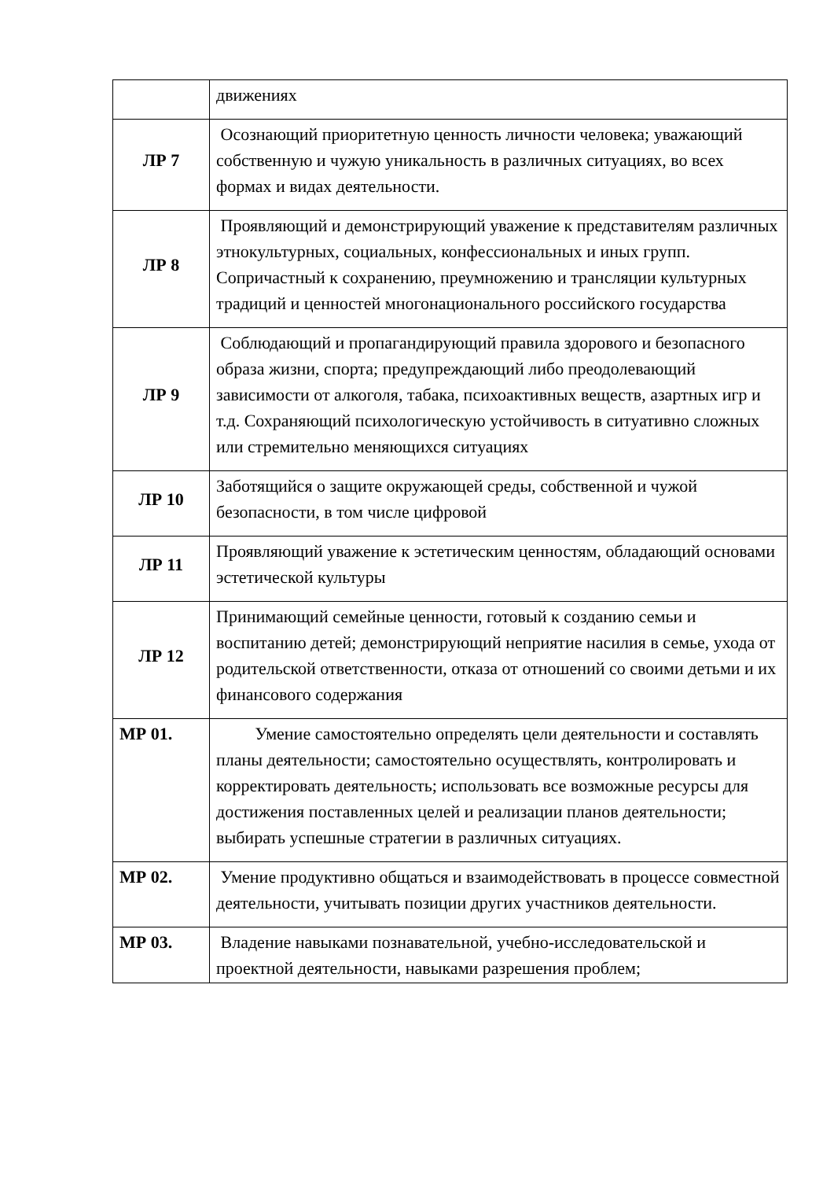| | движениях |
| ЛР 7 | Осознающий приоритетную ценность личности человека; уважающий собственную и чужую уникальность в различных ситуациях, во всех формах и видах деятельности. |
| ЛР 8 | Проявляющий и демонстрирующий уважение к представителям различных этнокультурных, социальных, конфессиональных и иных групп. Сопричастный к сохранению, преумножению и трансляции культурных традиций и ценностей многонационального российского государства |
| ЛР 9 | Соблюдающий и пропагандирующий правила здорового и безопасного образа жизни, спорта; предупреждающий либо преодолевающий зависимости от алкоголя, табака, психоактивных веществ, азартных игр и т.д. Сохраняющий психологическую устойчивость в ситуативно сложных или стремительно меняющихся ситуациях |
| ЛР 10 | Заботящийся о защите окружающей среды, собственной и чужой безопасности, в том числе цифровой |
| ЛР 11 | Проявляющий уважение к эстетическим ценностям, обладающий основами эстетической культуры |
| ЛР 12 | Принимающий семейные ценности, готовый к созданию семьи и воспитанию детей; демонстрирующий неприятие насилия в семье, ухода от родительской ответственности, отказа от отношений со своими детьми и их финансового содержания |
| МР 01. | Умение самостоятельно определять цели деятельности и составлять планы деятельности; самостоятельно осуществлять, контролировать и корректировать деятельность; использовать все возможные ресурсы для достижения поставленных целей и реализации планов деятельности; выбирать успешные стратегии в различных ситуациях. |
| МР 02. | Умение продуктивно общаться и взаимодействовать в процессе совместной деятельности, учитывать позиции других участников деятельности. |
| МР 03. | Владение навыками познавательной, учебно-исследовательской и проектной деятельности, навыками разрешения проблем; |